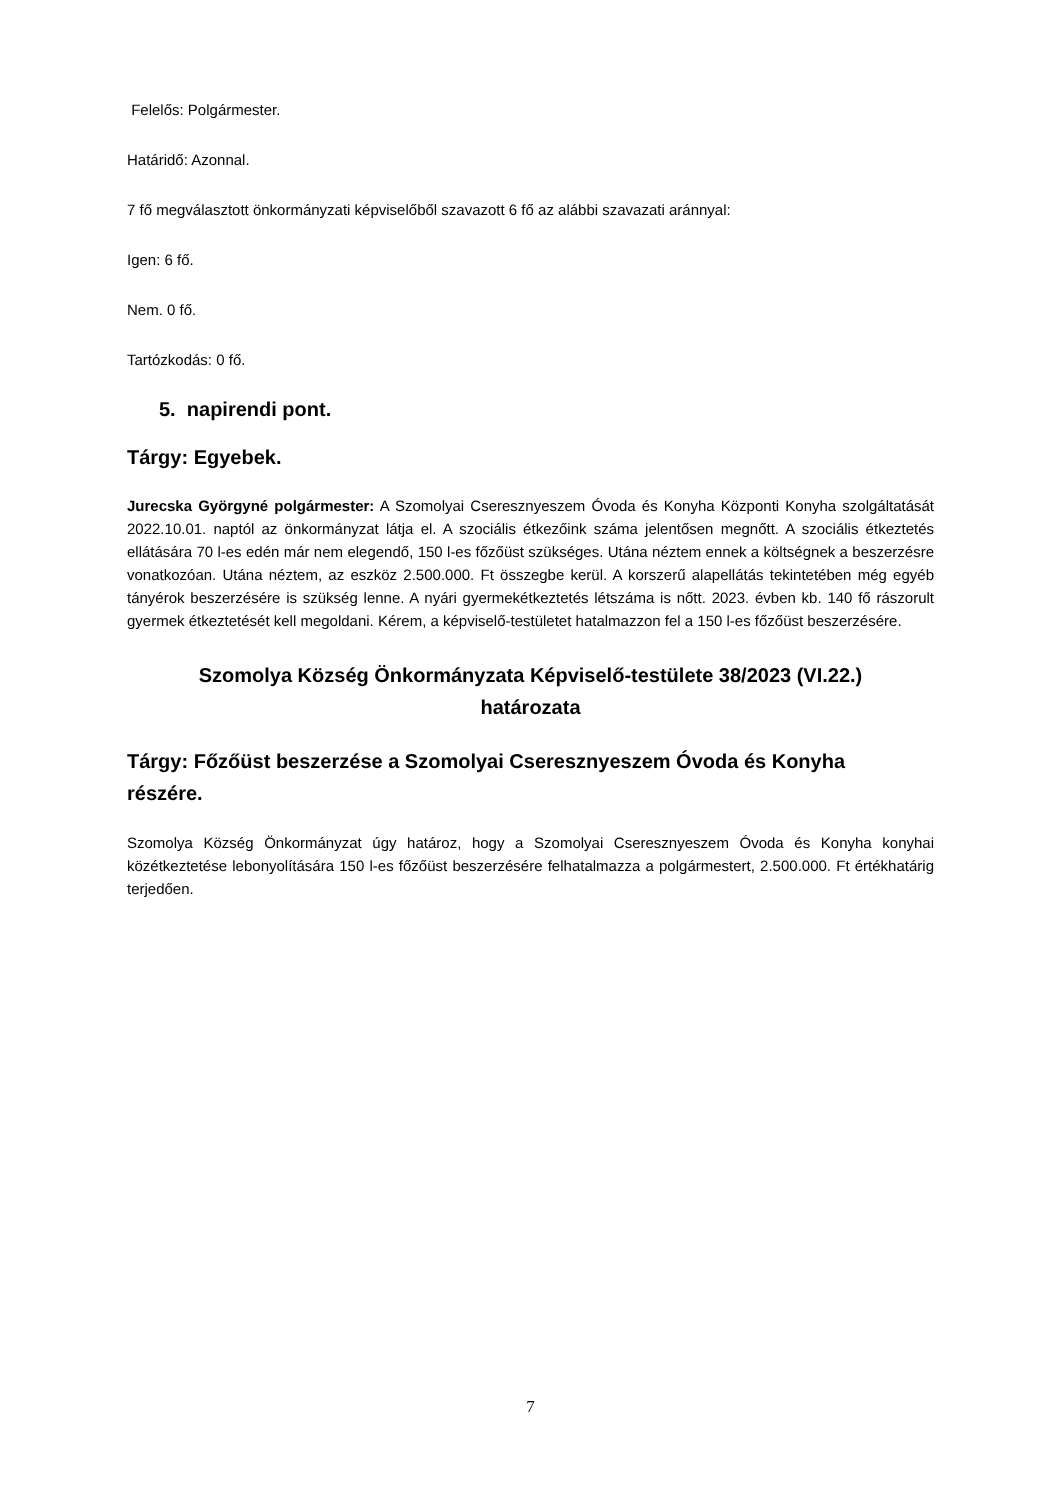Felelős: Polgármester.
Határidő: Azonnal.
7 fő megválasztott önkormányzati képviselőből szavazott 6 fő az alábbi szavazati aránnyal:
Igen: 6 fő.
Nem. 0 fő.
Tartózkodás: 0 fő.
5. napirendi pont.
Tárgy: Egyebek.
Jurecska Györgyné polgármester: A Szomolyai Cseresznyeszem Óvoda és Konyha Központi Konyha szolgáltatását 2022.10.01. naptól az önkormányzat látja el. A szociális étkezőink száma jelentősen megnőtt. A szociális étkeztetés ellátására 70 l-es edén már nem elegendő, 150 l-es főzőüst szükséges. Utána néztem ennek a költségnek a beszerzésre vonatkozóan. Utána néztem, az eszköz 2.500.000. Ft összegbe kerül. A korszerű alapellátás tekintetében még egyéb tányérok beszerzésére is szükség lenne. A nyári gyermekétkeztetés létszáma is nőtt. 2023. évben kb. 140 fő rászorult gyermek étkeztetését kell megoldani. Kérem, a képviselő-testületet hatalmazzon fel a 150 l-es főzőüst beszerzésére.
Szomolya Község Önkormányzata Képviselő-testülete 38/2023 (VI.22.)
határozata
Tárgy: Főzőüst beszerzése a Szomolyai Cseresznyeszem Óvoda és Konyha
részére.
Szomolya Község Önkormányzat úgy határoz, hogy a Szomolyai Cseresznyeszem Óvoda és Konyha konyhai közétkeztetése lebonyolítására 150 l-es főzőüst beszerzésére felhatalmazza a polgármestert, 2.500.000. Ft értékhatárig terjedően.
7